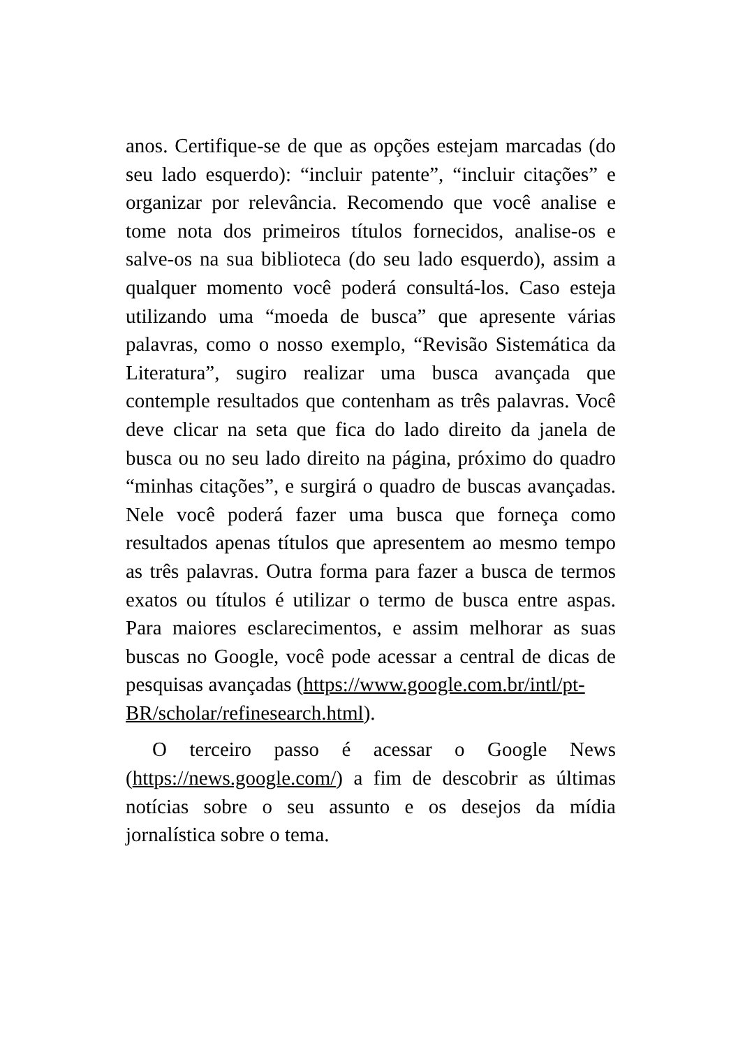anos. Certifique-se de que as opções estejam marcadas (do seu lado esquerdo): “incluir patente”, “incluir citações” e organizar por relevância. Recomendo que você analise e tome nota dos primeiros títulos fornecidos, analise-os e salve-os na sua biblioteca (do seu lado esquerdo), assim a qualquer momento você poderá consultá-los. Caso esteja utilizando uma “moeda de busca” que apresente várias palavras, como o nosso exemplo, “Revisão Sistemática da Literatura”, sugiro realizar uma busca avançada que contemple resultados que contenham as três palavras. Você deve clicar na seta que fica do lado direito da janela de busca ou no seu lado direito na página, próximo do quadro “minhas citações”, e surgirá o quadro de buscas avançadas. Nele você poderá fazer uma busca que forneça como resultados apenas títulos que apresentem ao mesmo tempo as três palavras. Outra forma para fazer a busca de termos exatos ou títulos é utilizar o termo de busca entre aspas. Para maiores esclarecimentos, e assim melhorar as suas buscas no Google, você pode acessar a central de dicas de pesquisas avançadas (https://www.google.com.br/intl/pt-
BR/scholar/refinesearch.html).
O terceiro passo é acessar o Google News (https://news.google.com/) a fim de descobrir as últimas notícias sobre o seu assunto e os desejos da mídia jornalística sobre o tema.